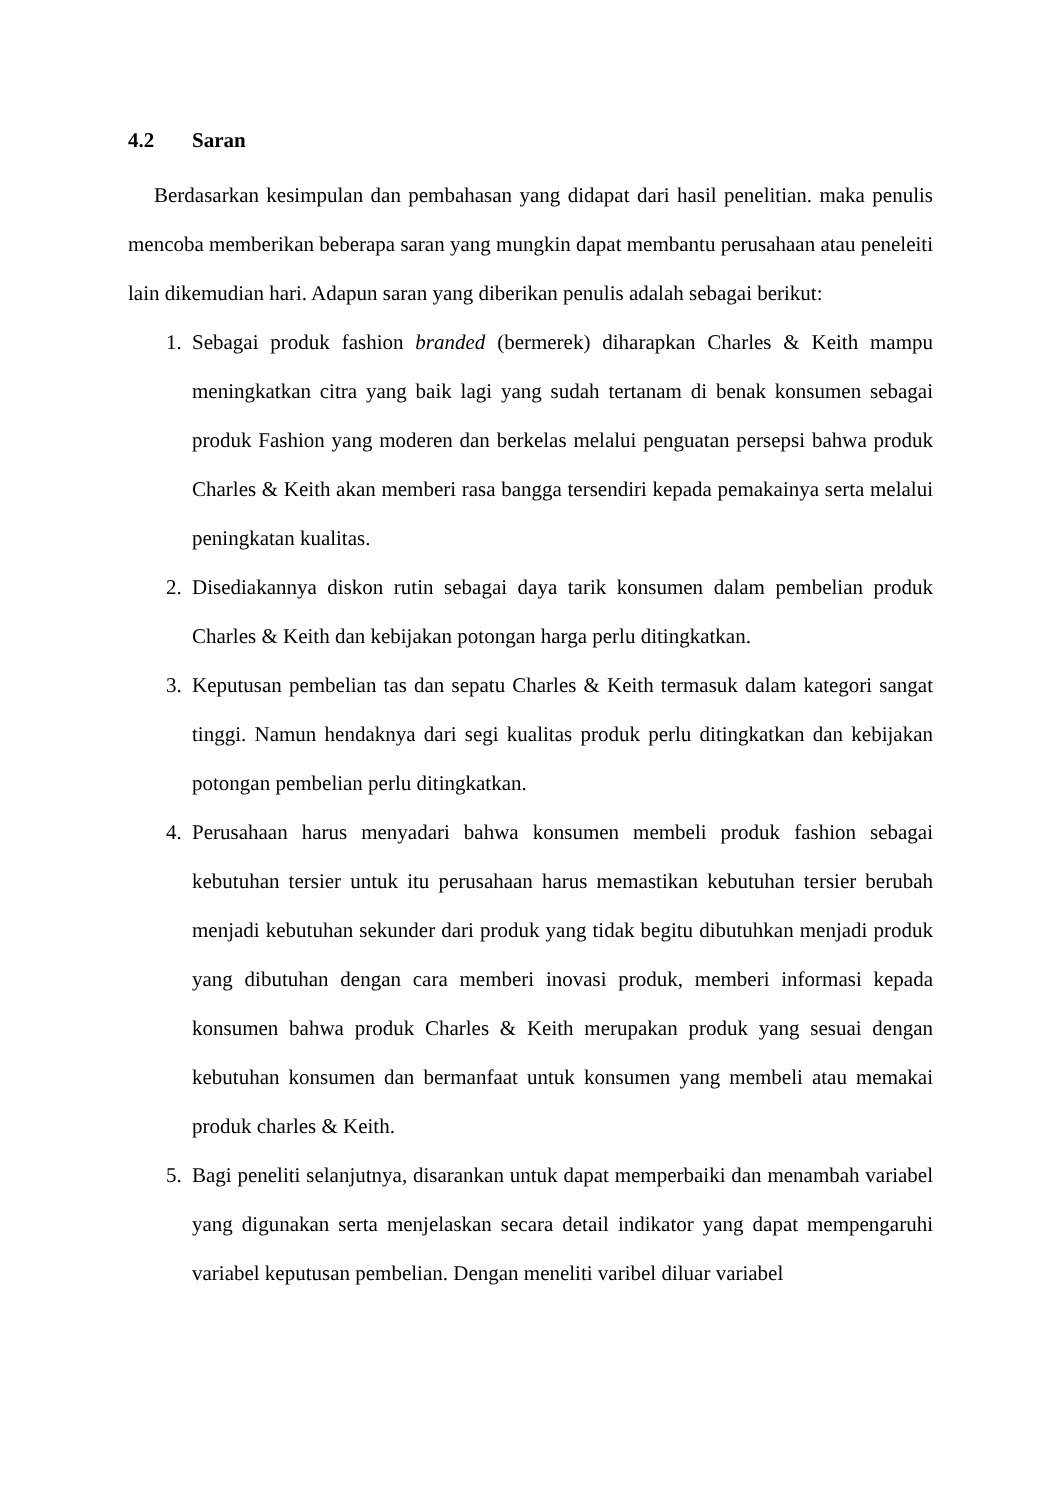4.2 Saran
Berdasarkan kesimpulan dan pembahasan yang didapat dari hasil penelitian. maka penulis mencoba memberikan beberapa saran yang mungkin dapat membantu perusahaan atau peneleiti lain dikemudian hari. Adapun saran yang diberikan penulis adalah sebagai berikut:
1. Sebagai produk fashion branded (bermerek) diharapkan Charles & Keith mampu meningkatkan citra yang baik lagi yang sudah tertanam di benak konsumen sebagai produk Fashion yang moderen dan berkelas melalui penguatan persepsi bahwa produk Charles & Keith akan memberi rasa bangga tersendiri kepada pemakainya serta melalui peningkatan kualitas.
2. Disediakannya diskon rutin sebagai daya tarik konsumen dalam pembelian produk Charles & Keith dan kebijakan potongan harga perlu ditingkatkan.
3. Keputusan pembelian tas dan sepatu Charles & Keith termasuk dalam kategori sangat tinggi. Namun hendaknya dari segi kualitas produk perlu ditingkatkan dan kebijakan potongan pembelian perlu ditingkatkan.
4. Perusahaan harus menyadari bahwa konsumen membeli produk fashion sebagai kebutuhan tersier untuk itu perusahaan harus memastikan kebutuhan tersier berubah menjadi kebutuhan sekunder dari produk yang tidak begitu dibutuhkan menjadi produk yang dibutuhan dengan cara memberi inovasi produk, memberi informasi kepada konsumen bahwa produk Charles & Keith merupakan produk yang sesuai dengan kebutuhan konsumen dan bermanfaat untuk konsumen yang membeli atau memakai produk charles & Keith.
5. Bagi peneliti selanjutnya, disarankan untuk dapat memperbaiki dan menambah variabel yang digunakan serta menjelaskan secara detail indikator yang dapat mempengaruhi variabel keputusan pembelian. Dengan meneliti varibel diluar variabel